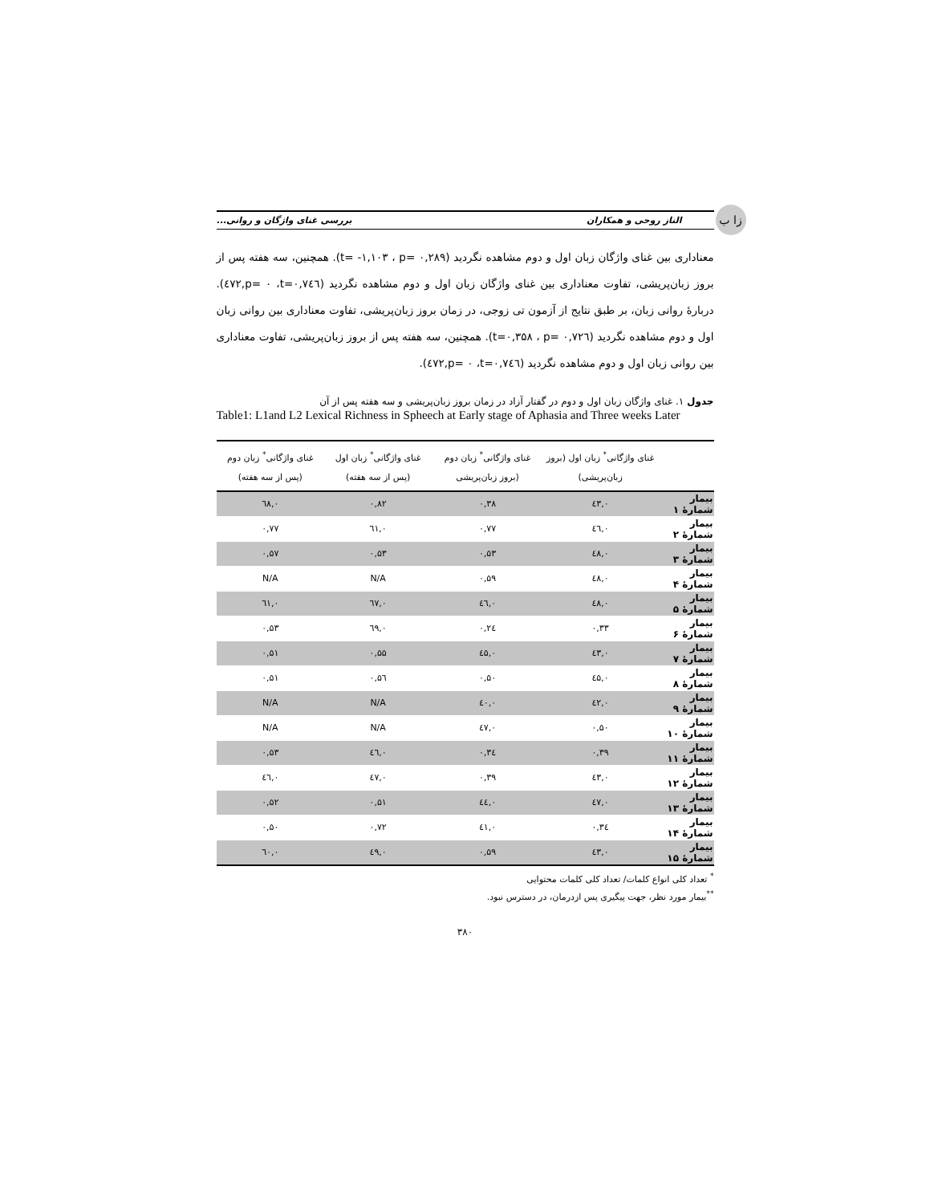زا ب
الناز روحی و همکاران بررسی غنای واژگان و روانی...
معناداری بین غنای واژگان زبان اول و دوم مشاهده نگردید (t= -۱,۱۰۳ ، p= ۰,۲۸۹). همچنین، سه هفته پس از بروز زبان‌پریشی، تفاوت معناداری بین غنای واژگان زبان اول و دوم مشاهده نگردید (t=۰,۷٤٦، p= ۰,٤۷۲). دربارهٔ روانی زبان، بر طبق نتایج از آزمون تی زوجی، در زمان بروز زبان‌پریشی، تفاوت معناداری بین روانی زبان اول و دوم مشاهده نگردید (t=۰,۳۵۸ ، p= ۰,۷۲٦). همچنین، سه هفته پس از بروز زبان‌پریشی، تفاوت معناداری بین روانی زبان اول و دوم مشاهده نگردید (t=۰,۷٤٦، p= ۰,٤۷۲).
جدول ۱. غنای واژگان زبان اول و دوم در گفتار آزاد در زمان بروز زبان‌پریشی و سه هفته پس از آن
Table1: L1and L2 Lexical Richness in Spheech at Early stage of Aphasia and Three weeks Later
| | غنای واژگانی<sup>*</sup> زبان اول (بروز زبان‌پریشی) | غنای واژگانی<sup>*</sup> زبان دوم (بروز زبان‌پریشی | غنای واژگانی<sup>*</sup> زبان اول (پس از سه هفته) | غنای واژگانی<sup>*</sup> زبان دوم (پس از سه هفته) |
| --- | --- | --- | --- | --- |
| بیمار شمارهٔ ۱ | ۰,٤۳ | ۰,۳۸ | ۰,۸۲ | ۰,٦۸ |
| بیمار شمارهٔ ۲ | ۰,٤٦ | ۰,۷۷ | ۰,٦۱ | ۰,۷۷ |
| بیمار شمارهٔ ۳ | ۰,٤۸ | ۰,۵۳ | ۰,۵۳ | ۰,۵۷ |
| بیمار شمارهٔ ۴ | ۰,٤۸ | ۰,۵۹ | N/A | N/A |
| بیمار شمارهٔ ۵ | ۰,٤۸ | ۰,٤٦ | ۰,٦۷ | ۰,٦۱ |
| بیمار شمارهٔ ۶ | ۰,۳۳ | ۰,۲٤ | ۰,٦۹ | ۰,۵۳ |
| بیمار شمارهٔ ۷ | ۰,٤۳ | ۰,٤۵ | ۰,۵۵ | ۰,۵۱ |
| بیمار شمارهٔ ۸ | ۰,٤۵ | ۰,۵۰ | ۰,۵٦ | ۰,۵۱ |
| بیمار شمارهٔ ۹ | ۰,٤۲ | ۰,٤۰ | N/A | N/A |
| بیمار شمارهٔ ۱۰ | ۰,۵۰ | ۰,٤۷ | N/A | N/A |
| بیمار شمارهٔ ۱۱ | ۰,۳۹ | ۰,۳٤ | ۰,٤٦ | ۰,۵۳ |
| بیمار شمارهٔ ۱۲ | ۰,٤۳ | ۰,۳۹ | ۰,٤۷ | ۰,٤٦ |
| بیمار شمارهٔ ۱۳ | ۰,٤۷ | ۰,٤٤ | ۰,۵۱ | ۰,۵۲ |
| بیمار شمارهٔ ۱۴ | ۰,۳٤ | ۰,٤۱ | ۰,۷۲ | ۰,۵۰ |
| بیمار شمارهٔ ۱۵ | ۰,٤۳ | ۰,۵۹ | ۰,٤۹ | ۰,٦۰ |
<sup>*</sup> تعداد کلی انواع کلمات/ تعداد کلی کلمات محتوایی
<sup>**</sup> بیمار مورد نظر، جهت پیگیری پس ازدرمان، در دسترس نبود.
۳۸۰